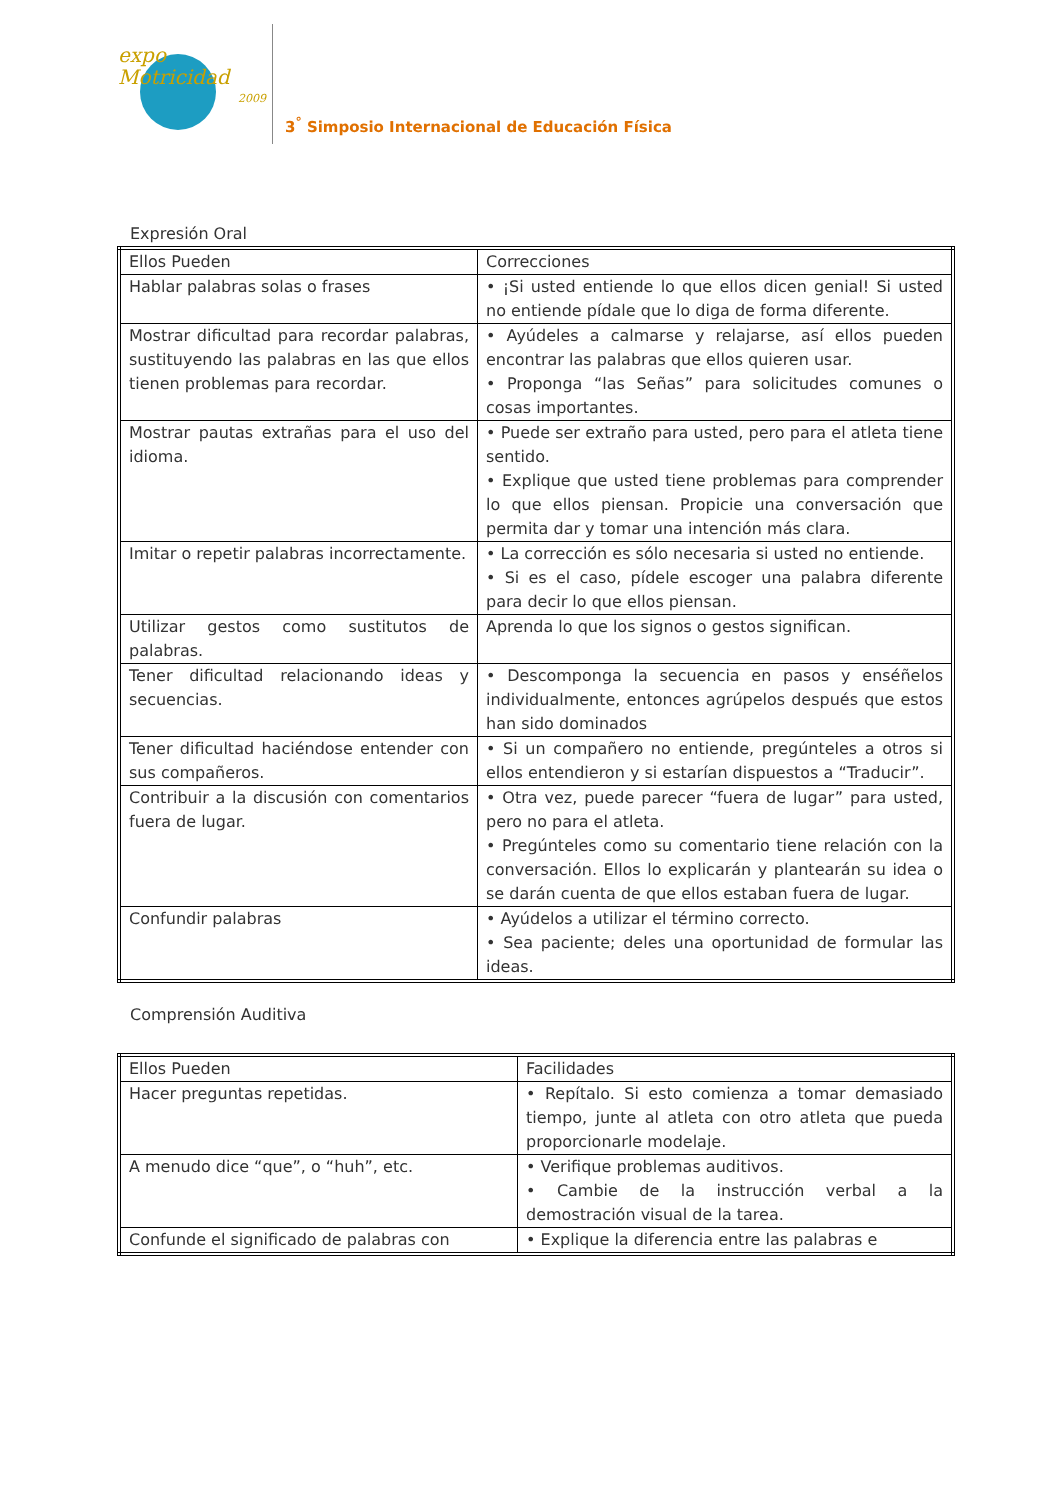expo
Motricidad
2009
3<sup>°</sup> Simposio Internacional de Educación Física
Expresión Oral
| Ellos Pueden | Correcciones |
| Hablar palabras solas o frases | • ¡Si usted entiende lo que ellos dicen genial! Si usted no entiende pídale que lo diga de forma diferente. |
| Mostrar dificultad para recordar palabras, sustituyendo las palabras en las que ellos tienen problemas para recordar. | • Ayúdeles a calmarse y relajarse, así ellos pueden encontrar las palabras que ellos quieren usar. • Proponga “las Señas” para solicitudes comunes o cosas importantes. |
| Mostrar pautas extrañas para el uso del idioma. | • Puede ser extraño para usted, pero para el atleta tiene sentido. • Explique que usted tiene problemas para comprender lo que ellos piensan. Propicie una conversación que permita dar y tomar una intención más clara. |
| Imitar o repetir palabras incorrectamente. | • La corrección es sólo necesaria si usted no entiende. • Si es el caso, pídele escoger una palabra diferente para decir lo que ellos piensan. |
| Utilizar gestos como sustitutos de palabras. | Aprenda lo que los signos o gestos significan. |
| Tener dificultad relacionando ideas y secuencias. | • Descomponga la secuencia en pasos y enséñelos individualmente, entonces agrúpelos después que estos han sido dominados |
| Tener dificultad haciéndose entender con sus compañeros. | • Si un compañero no entiende, pregúnteles a otros si ellos entendieron y si estarían dispuestos a “Traducir”. |
| Contribuir a la discusión con comentarios fuera de lugar. | • Otra vez, puede parecer “fuera de lugar” para usted, pero no para el atleta. • Pregúnteles como su comentario tiene relación con la conversación. Ellos lo explicarán y plantearán su idea o se darán cuenta de que ellos estaban fuera de lugar. |
| Confundir palabras | • Ayúdelos a utilizar el término correcto. • Sea paciente; deles una oportunidad de formular las ideas. |
Comprensión Auditiva
| Ellos Pueden | Facilidades |
| Hacer preguntas repetidas. | • Repítalo. Si esto comienza a tomar demasiado tiempo, junte al atleta con otro atleta que pueda proporcionarle modelaje. |
| A menudo dice “que”, o “huh”, etc. | • Verifique problemas auditivos. • Cambie de la instrucción verbal a la demostración visual de la tarea. |
| Confunde el significado de palabras con | • Explique la diferencia entre las palabras e |